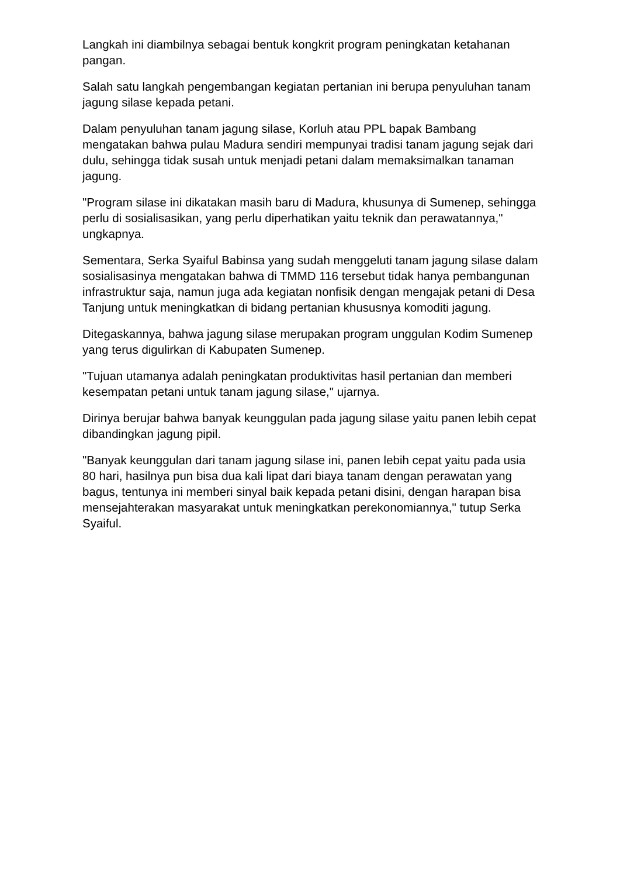Langkah ini diambilnya sebagai bentuk kongkrit program peningkatan ketahanan pangan.
Salah satu langkah pengembangan kegiatan pertanian ini berupa penyuluhan tanam jagung silase kepada petani.
Dalam penyuluhan tanam jagung silase, Korluh atau PPL bapak Bambang mengatakan bahwa pulau Madura sendiri mempunyai tradisi tanam jagung sejak dari dulu, sehingga tidak susah untuk menjadi petani dalam memaksimalkan tanaman jagung.
"Program silase ini dikatakan masih baru di Madura, khusunya di Sumenep, sehingga perlu di sosialisasikan, yang perlu diperhatikan yaitu teknik dan perawatannya," ungkapnya.
Sementara, Serka Syaiful Babinsa yang sudah menggeluti tanam jagung silase dalam sosialisasinya mengatakan bahwa di TMMD 116 tersebut tidak hanya pembangunan infrastruktur saja, namun juga ada kegiatan nonfisik dengan mengajak petani di Desa Tanjung untuk meningkatkan di bidang pertanian khususnya komoditi jagung.
Ditegaskannya, bahwa jagung silase merupakan program unggulan Kodim Sumenep yang terus digulirkan di Kabupaten Sumenep.
"Tujuan utamanya adalah peningkatan produktivitas hasil pertanian dan memberi kesempatan petani untuk tanam jagung silase," ujarnya.
Dirinya berujar bahwa banyak keunggulan pada jagung silase yaitu panen lebih cepat dibandingkan jagung pipil.
"Banyak keunggulan dari tanam jagung silase ini, panen lebih cepat yaitu pada usia 80 hari, hasilnya pun bisa dua kali lipat dari biaya tanam dengan perawatan yang bagus, tentunya ini memberi sinyal baik kepada petani disini, dengan harapan bisa mensejahterakan masyarakat untuk meningkatkan perekonomiannya," tutup Serka Syaiful.